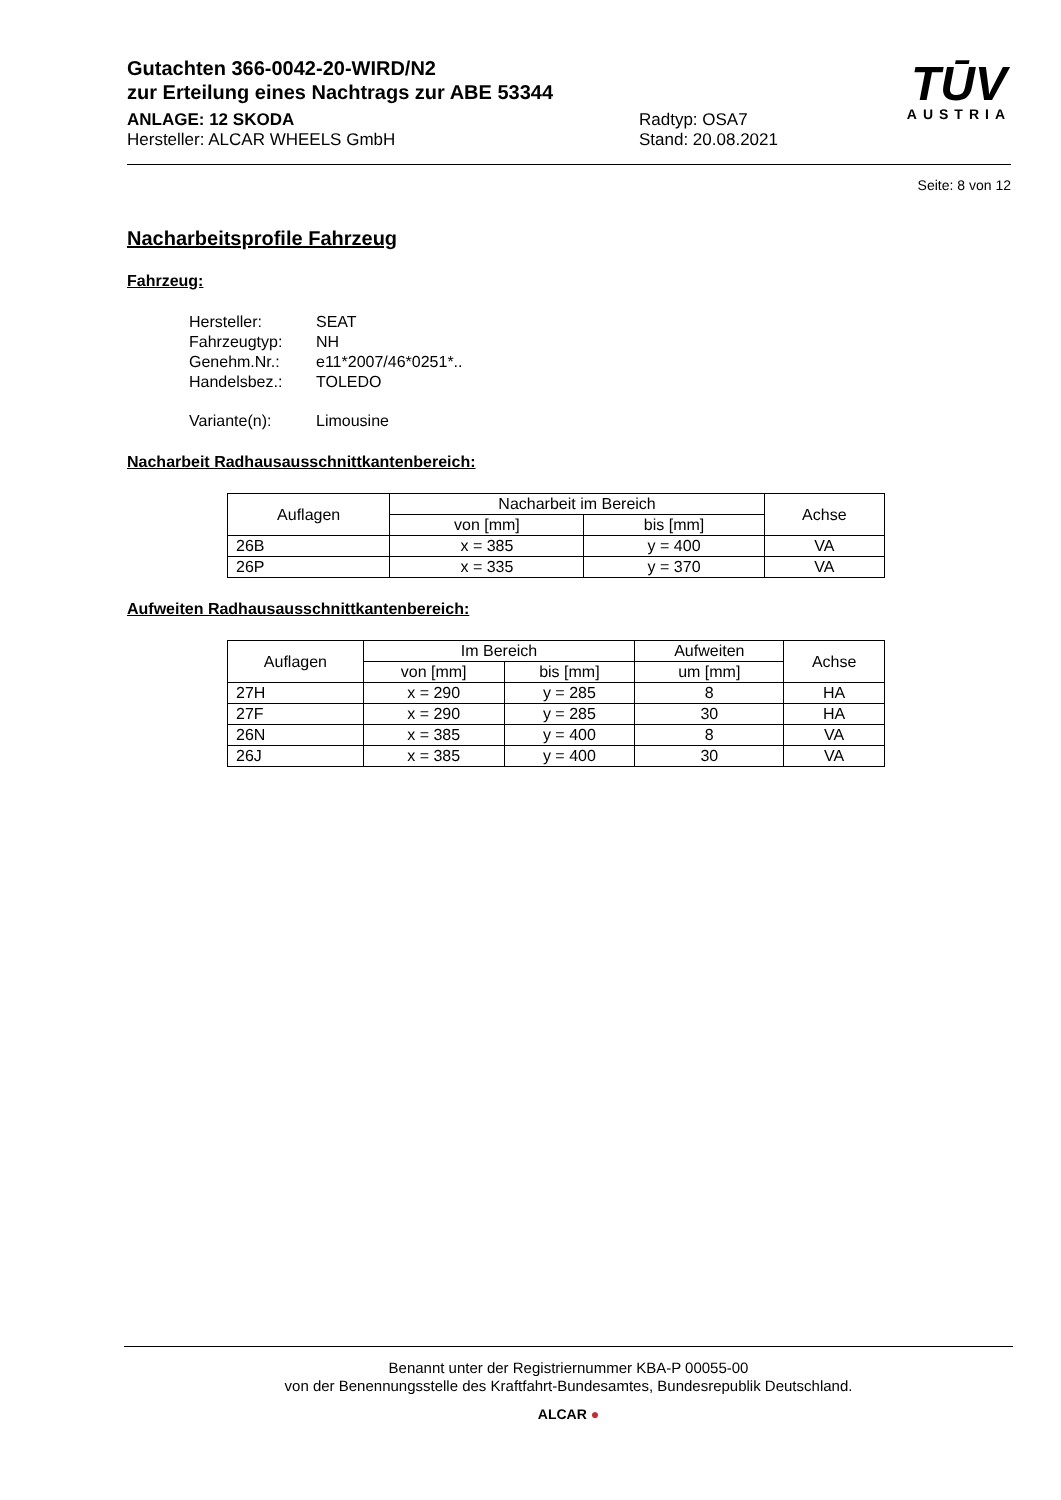Gutachten 366-0042-20-WIRD/N2
zur Erteilung eines Nachtrags zur ABE 53344
ANLAGE: 12 SKODA
Hersteller: ALCAR WHEELS GmbH
Radtyp: OSA7
Stand: 20.08.2021
TŪV
AUSTRIA
Seite: 8 von 12
Nacharbeitsprofile Fahrzeug
Fahrzeug:
| Hersteller: | SEAT |
| Fahrzeugtyp: | NH |
| Genehm.Nr.: | e11*2007/46*0251*.. |
| Handelsbez.: | TOLEDO |
| Variante(n): | Limousine |
Nacharbeit Radhausausschnittkantenbereich:
| Auflagen | Nacharbeit im Bereich | | Achse |
| --- | --- | --- | --- |
| | von [mm] | bis [mm] | |
| 26B | x = 385 | y = 400 | VA |
| 26P | x = 335 | y = 370 | VA |
Aufweiten Radhausausschnittkantenbereich:
| Auflagen | Im Bereich | | Aufweiten | Achse |
| --- | --- | --- | --- | --- |
| | von [mm] | bis [mm] | um [mm] | |
| 27H | x = 290 | y = 285 | 8 | HA |
| 27F | x = 290 | y = 285 | 30 | HA |
| 26N | x = 385 | y = 400 | 8 | VA |
| 26J | x = 385 | y = 400 | 30 | VA |
Benannt unter der Registriernummer KBA-P 00055-00
von der Benennungsstelle des Kraftfahrt-Bundesamtes, Bundesrepublik Deutschland.
ALCAR ●